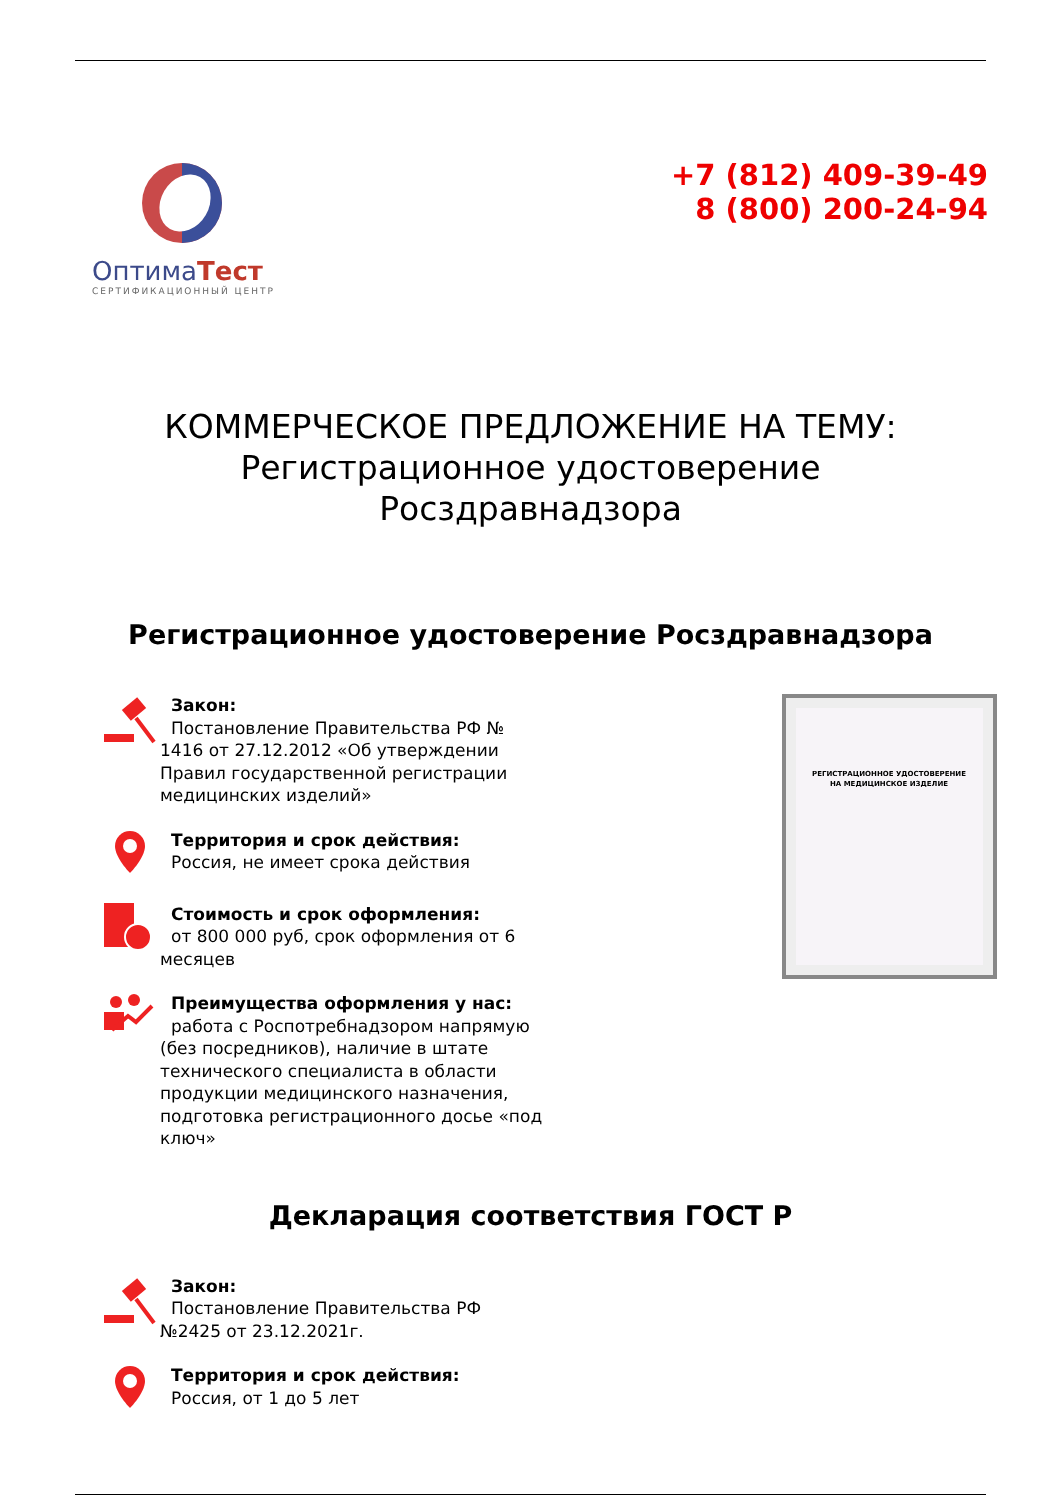ОптимаТест
СЕРТИФИКАЦИОННЫЙ ЦЕНТР
+7 (812) 409-39-49
8 (800) 200-24-94
КОММЕРЧЕСКОЕ ПРЕДЛОЖЕНИЕ НА ТЕМУ:
Регистрационное удостоверение
Росздравнадзора
Регистрационное удостоверение Росздравнадзора
Закон:
Постановление Правительства РФ № 1416 от 27.12.2012 «Об утверждении Правил государственной регистрации медицинских изделий»
Территория и срок действия:
Россия, не имеет срока действия
Стоимость и срок оформления:
от 800 000 руб, срок оформления от 6 месяцев
Преимущества оформления у нас:
работа с Роспотребнадзором напрямую (без посредников), наличие в штате технического специалиста в области продукции медицинского назначения, подготовка регистрационного досье «под ключ»
РЕГИСТРАЦИОННОЕ УДОСТОВЕРЕНИЕ
НА МЕДИЦИНСКОЕ ИЗДЕЛИЕ
Декларация соответствия ГОСТ Р
Закон:
Постановление Правительства РФ №2425 от 23.12.2021г.
Территория и срок действия:
Россия, от 1 до 5 лет